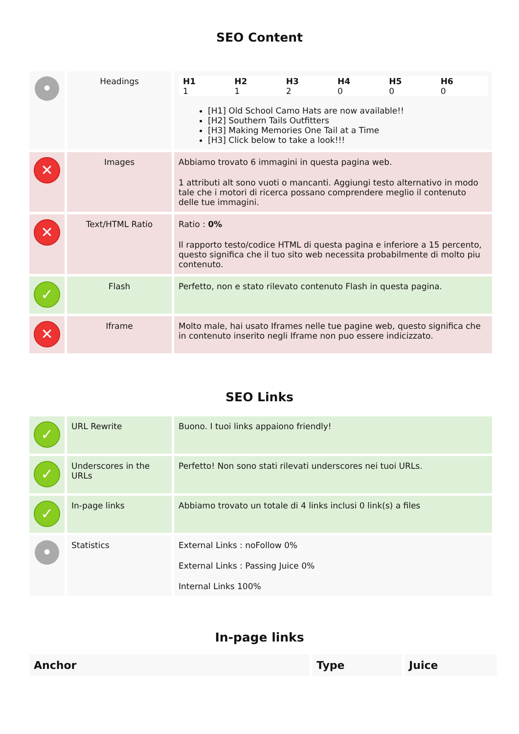SEO Content
| • | Headings | / H1 / H2 / H3 / H4 / H5 / H6 / / --- / --- / --- / --- / --- / --- / / 1 / 1 / 2 / 0 / 0 / 0 / [H1] Old School Camo Hats are now available!! [H2] Southern Tails Outfitters [H3] Making Memories One Tail at a Time [H3] Click below to take a look!!! |
| ✕ | Images | Abbiamo trovato 6 immagini in questa pagina web. 1 attributi alt sono vuoti o mancanti. Aggiungi testo alternativo in modo tale che i motori di ricerca possano comprendere meglio il contenuto delle tue immagini. |
| ✕ | Text/HTML Ratio | Ratio : 0% Il rapporto testo/codice HTML di questa pagina e inferiore a 15 percento, questo significa che il tuo sito web necessita probabilmente di molto piu contenuto. |
| ✓ | Flash | Perfetto, non e stato rilevato contenuto Flash in questa pagina. |
| ✕ | Iframe | Molto male, hai usato Iframes nelle tue pagine web, questo significa che in contenuto inserito negli Iframe non puo essere indicizzato. |
SEO Links
| ✓ | URL Rewrite | Buono. I tuoi links appaiono friendly! |
| ✓ | Underscores in the URLs | Perfetto! Non sono stati rilevati underscores nei tuoi URLs. |
| ✓ | In-page links | Abbiamo trovato un totale di 4 links inclusi 0 link(s) a files |
| • | Statistics | External Links : noFollow 0% External Links : Passing Juice 0% Internal Links 100% |
In-page links
| Anchor | Type | Juice |
| --- | --- | --- |